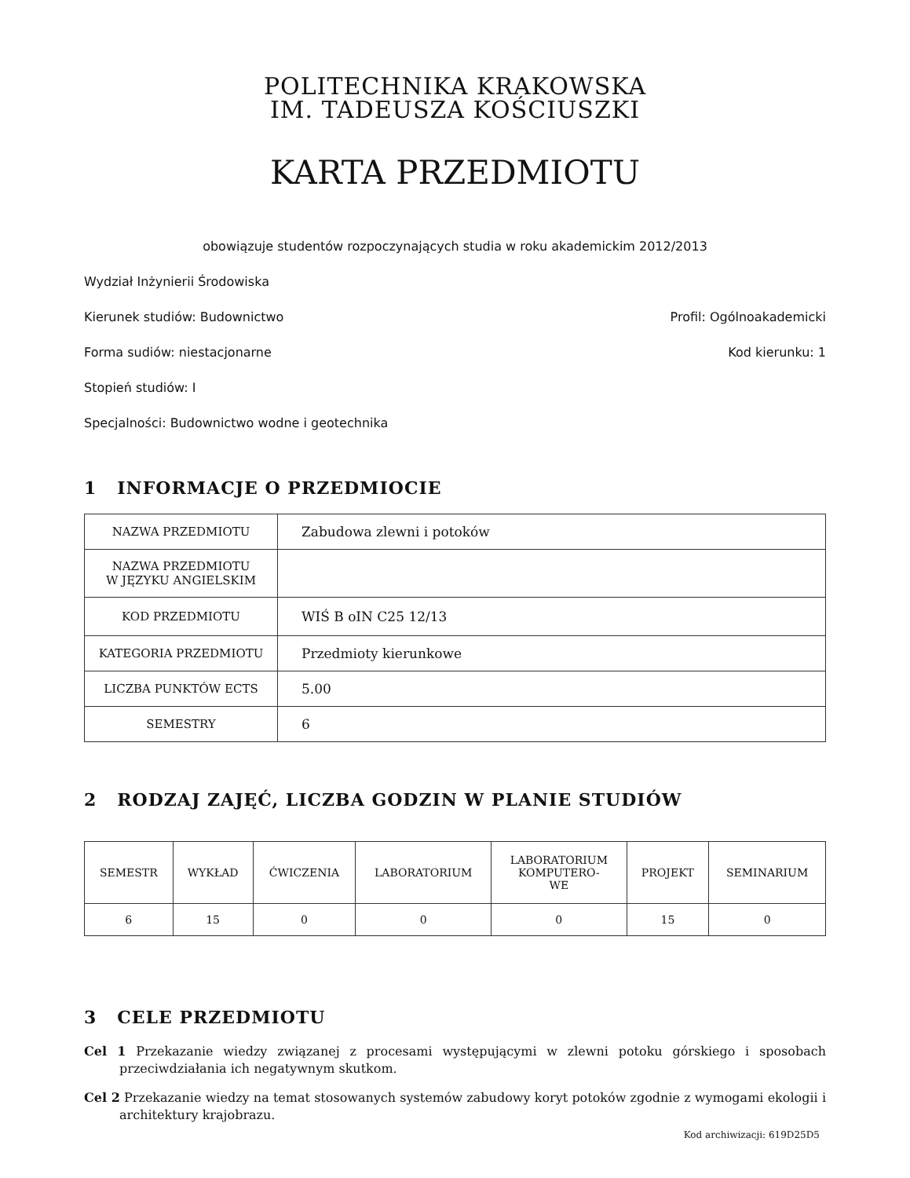POLITECHNIKA KRAKOWSKA
IM. TADEUSZA KOŚCIUSZKI
KARTA PRZEDMIOTU
obowiązuje studentów rozpoczynających studia w roku akademickim 2012/2013
Wydział Inżynierii Środowiska
Kierunek studiów: Budownictwo Profil: Ogólnoakademicki
Forma sudiów: niestacjonarne Kod kierunku: 1
Stopień studiów: I
Specjalności: Budownictwo wodne i geotechnika
1 INFORMACJE O PRZEDMIOCIE
| NAZWA PRZEDMIOTU | Zabudowa zlewni i potoków |
| NAZWA PRZEDMIOTU W JĘZYKU ANGIELSKIM | |
| KOD PRZEDMIOTU | WIŚ B oIN C25 12/13 |
| KATEGORIA PRZEDMIOTU | Przedmioty kierunkowe |
| LICZBA PUNKTÓW ECTS | 5.00 |
| SEMESTRY | 6 |
2 RODZAJ ZAJĘĆ, LICZBA GODZIN W PLANIE STUDIÓW
| SEMESTR | WYKŁAD | ĆWICZENIA | LABORATORIUM | LABORATORIUM KOMPUTERO- WE | PROJEKT | SEMINARIUM |
| --- | --- | --- | --- | --- | --- | --- |
| 6 | 15 | 0 | 0 | 0 | 15 | 0 |
3 CELE PRZEDMIOTU
Cel 1 Przekazanie wiedzy związanej z procesami występującymi w zlewni potoku górskiego i sposobach przeciwdziałania ich negatywnym skutkom.
Cel 2 Przekazanie wiedzy na temat stosowanych systemów zabudowy koryt potoków zgodnie z wymogami ekologii i architektury krajobrazu.
Kod archiwizacji: 619D25D5